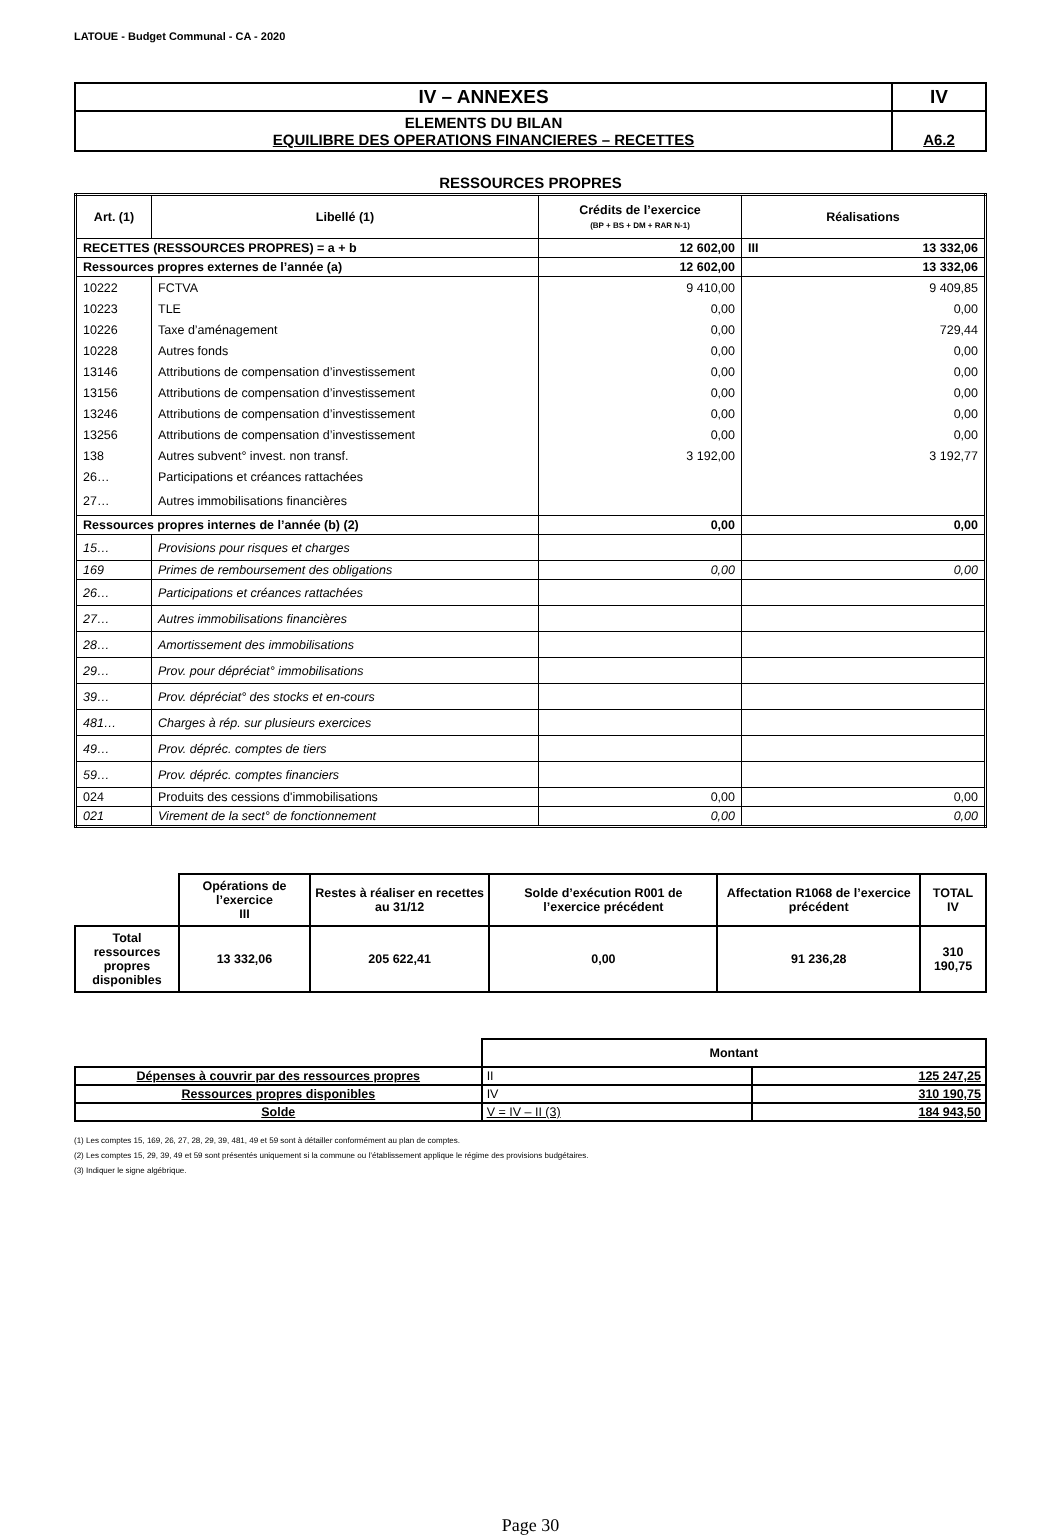LATOUE - Budget Communal - CA - 2020
| IV – ANNEXES | IV |
| ELEMENTS DU BILAN EQUILIBRE DES OPERATIONS FINANCIERES – RECETTES | A6.2 |
RESSOURCES PROPRES
| Art. (1) | Libellé (1) | Crédits de l’exercice (BP + BS + DM + RAR N-1) | Réalisations |
| --- | --- | --- | --- |
| RECETTES (RESSOURCES PROPRES) = a + b | | 12 602,00 | III 13 332,06 |
| Ressources propres externes de l’année (a) | | 12 602,00 | 13 332,06 |
| 10222 | FCTVA | 9 410,00 | 9 409,85 |
| 10223 | TLE | 0,00 | 0,00 |
| 10226 | Taxe d’aménagement | 0,00 | 729,44 |
| 10228 | Autres fonds | 0,00 | 0,00 |
| 13146 | Attributions de compensation d’investissement | 0,00 | 0,00 |
| 13156 | Attributions de compensation d’investissement | 0,00 | 0,00 |
| 13246 | Attributions de compensation d’investissement | 0,00 | 0,00 |
| 13256 | Attributions de compensation d’investissement | 0,00 | 0,00 |
| 138 | Autres subvent° invest. non transf. | 3 192,00 | 3 192,77 |
| 26… | Participations et créances rattachées | | |
| 27… | Autres immobilisations financières | | |
| Ressources propres internes de l’année (b) (2) | | 0,00 | 0,00 |
| 15… | Provisions pour risques et charges | | |
| 169 | Primes de remboursement des obligations | 0,00 | 0,00 |
| 26… | Participations et créances rattachées | | |
| 27… | Autres immobilisations financières | | |
| 28… | Amortissement des immobilisations | | |
| 29… | Prov. pour dépréciat° immobilisations | | |
| 39… | Prov. dépréciat° des stocks et en-cours | | |
| 481… | Charges à rép. sur plusieurs exercices | | |
| 49… | Prov. dépréc. comptes de tiers | | |
| 59… | Prov. dépréc. comptes financiers | | |
| 024 | Produits des cessions d'immobilisations | 0,00 | 0,00 |
| 021 | Virement de la sect° de fonctionnement | 0,00 | 0,00 |
| | Opérations de l’exercice III | Restes à réaliser en recettes au 31/12 | Solde d’exécution R001 de l’exercice précédent | Affectation R1068 de l’exercice précédent | TOTAL IV |
| --- | --- | --- | --- | --- | --- |
| Total ressources propres disponibles | 13 332,06 | 205 622,41 | 0,00 | 91 236,28 | 310 190,75 |
| | Montant | |
| Dépenses à couvrir par des ressources propres | II | 125 247,25 |
| Ressources propres disponibles | IV | 310 190,75 |
| Solde | V = IV – II (3) | 184 943,50 |
(1) Les comptes 15, 169, 26, 27, 28, 29, 39, 481, 49 et 59 sont à détailler conformément au plan de comptes.
(2) Les comptes 15, 29, 39, 49 et 59 sont présentés uniquement si la commune ou l’établissement applique le régime des provisions budgétaires.
(3) Indiquer le signe algébrique.
Page 30